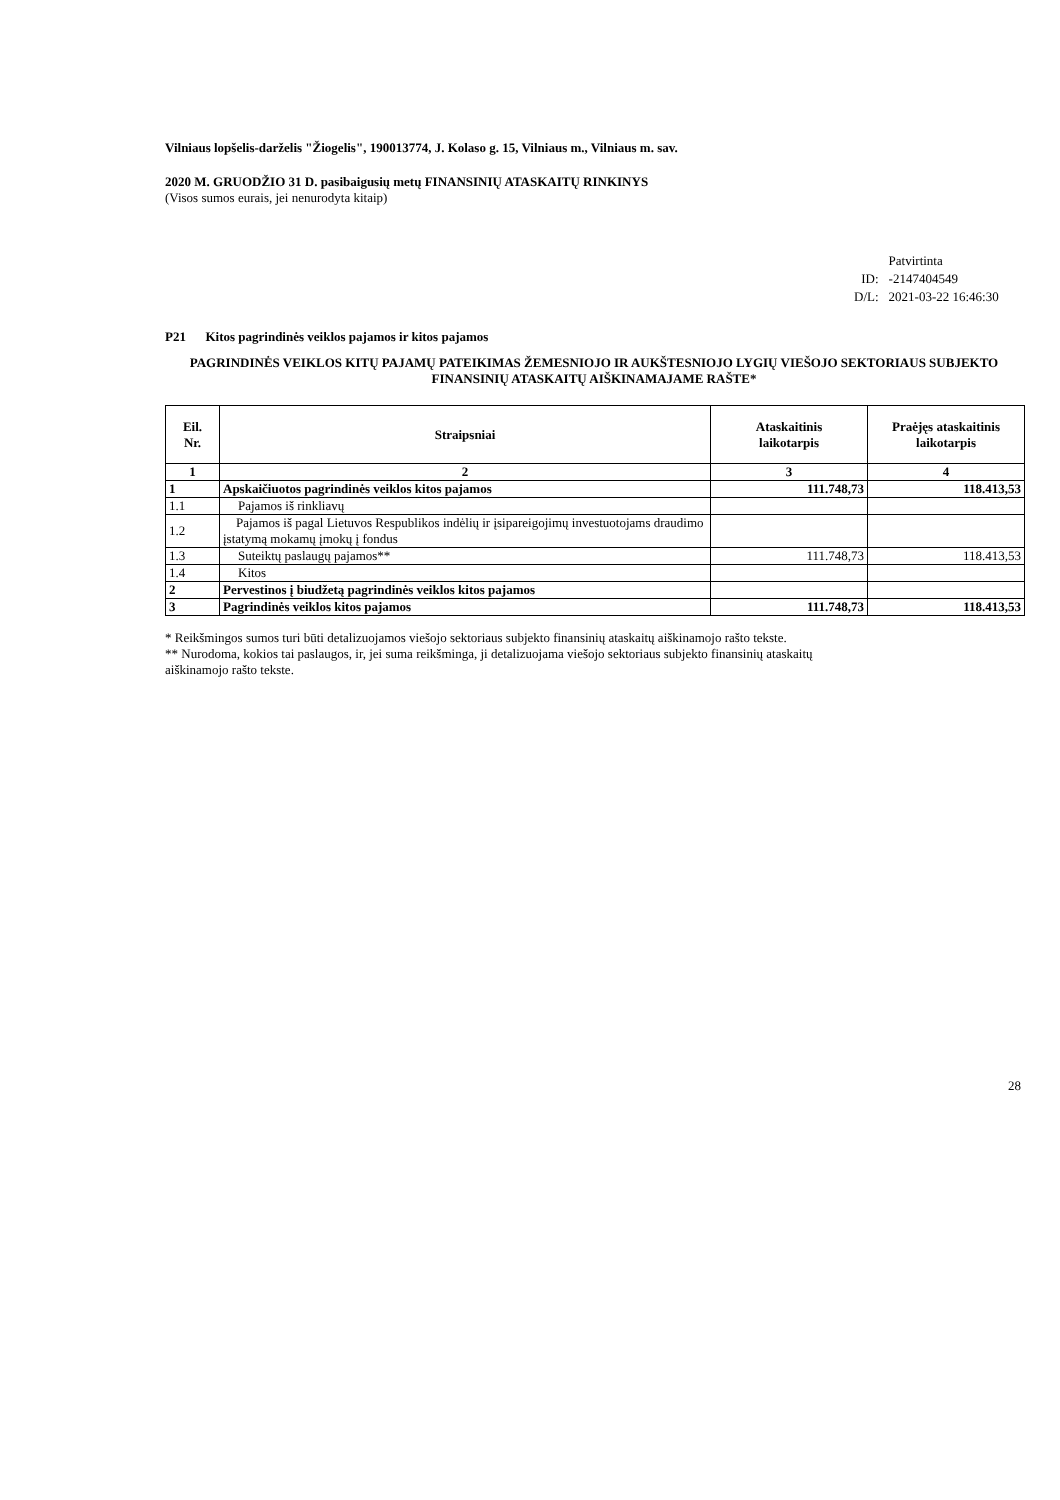Vilniaus lopšelis-darželis "Žiogelis", 190013774, J. Kolaso g. 15, Vilniaus m., Vilniaus m. sav.
2020 M. GRUODŽIO 31 D. pasibaigusių metų FINANSINIŲ ATASKAITŲ RINKINYS
(Visos sumos eurais, jei nenurodyta kitaip)
| | Patvirtinta |
| ID: | -2147404549 |
| D/L: | 2021-03-22 16:46:30 |
P21 Kitos pagrindinės veiklos pajamos ir kitos pajamos
PAGRINDINĖS VEIKLOS KITŲ PAJAMŲ PATEIKIMAS ŽEMESNIOJO IR AUKŠTESNIOJO LYGIŲ VIEŠOJO SEKTORIAUS SUBJEKTO FINANSINIŲ ATASKAITŲ AIŠKINAMAJAME RAŠTE*
| Eil. Nr. | Straipsniai | Ataskaitinis laikotarpis | Praėjęs ataskaitinis laikotarpis |
| --- | --- | --- | --- |
| 1 | 2 | 3 | 4 |
| 1 | Apskaičiuotos pagrindinės veiklos kitos pajamos | 111.748,73 | 118.413,53 |
| 1.1 | Pajamos iš rinkliavų | | |
| 1.2 | Pajamos iš pagal Lietuvos Respublikos indėlių ir įsipareigojimų investuotojams draudimo įstatymą mokamų įmokų į fondus | | |
| 1.3 | Suteiktų paslaugų pajamos** | 111.748,73 | 118.413,53 |
| 1.4 | Kitos | | |
| 2 | Pervestinos į biudžetą pagrindinės veiklos kitos pajamos | | |
| 3 | Pagrindinės veiklos kitos pajamos | 111.748,73 | 118.413,53 |
* Reikšmingos sumos turi būti detalizuojamos viešojo sektoriaus subjekto finansinių ataskaitų aiškinamojo rašto tekste.
** Nurodoma, kokios tai paslaugos, ir, jei suma reikšminga, ji detalizuojama viešojo sektoriaus subjekto finansinių ataskaitų
aiškinamojo rašto tekste.
28